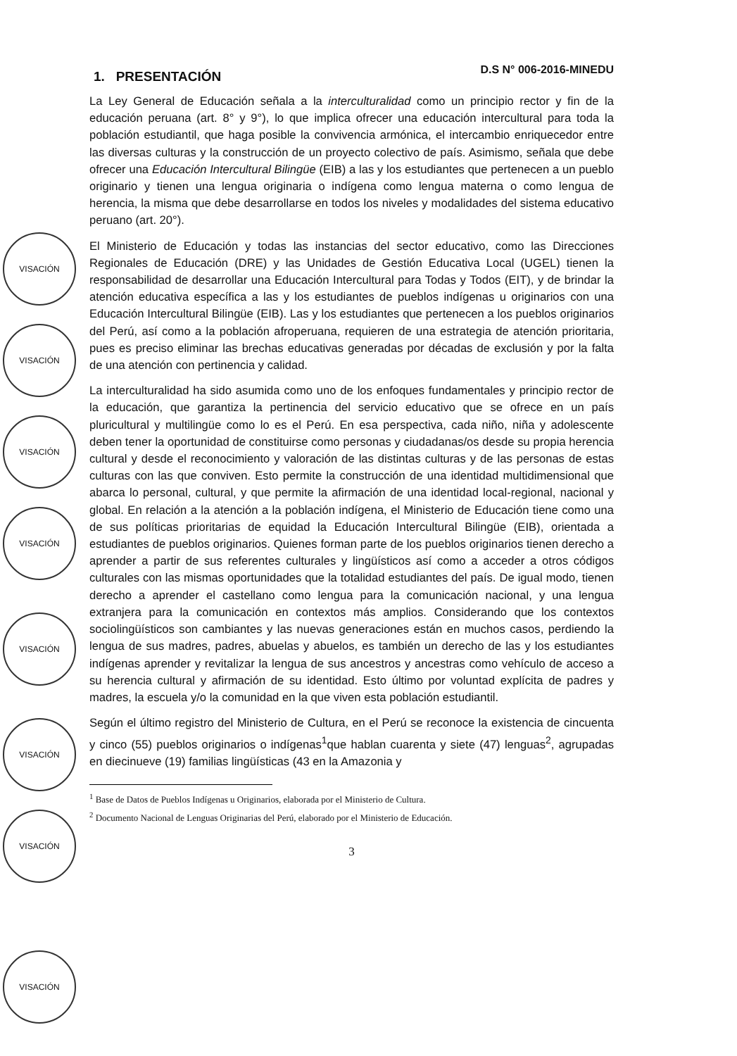VISACIÓN
VISACIÓN
VISACIÓN
VISACIÓN
VISACIÓN
VISACIÓN
VISACIÓN
VISACIÓN
1. PRESENTACIÓN
D.S N° 006-2016-MINEDU
La Ley General de Educación señala a la interculturalidad como un principio rector y fin de la educación peruana (art. 8° y 9°), lo que implica ofrecer una educación intercultural para toda la población estudiantil, que haga posible la convivencia armónica, el intercambio enriquecedor entre las diversas culturas y la construcción de un proyecto colectivo de país. Asimismo, señala que debe ofrecer una Educación Intercultural Bilingüe (EIB) a las y los estudiantes que pertenecen a un pueblo originario y tienen una lengua originaria o indígena como lengua materna o como lengua de herencia, la misma que debe desarrollarse en todos los niveles y modalidades del sistema educativo peruano (art. 20°).
El Ministerio de Educación y todas las instancias del sector educativo, como las Direcciones Regionales de Educación (DRE) y las Unidades de Gestión Educativa Local (UGEL) tienen la responsabilidad de desarrollar una Educación Intercultural para Todas y Todos (EIT), y de brindar la atención educativa específica a las y los estudiantes de pueblos indígenas u originarios con una Educación Intercultural Bilingüe (EIB). Las y los estudiantes que pertenecen a los pueblos originarios del Perú, así como a la población afroperuana, requieren de una estrategia de atención prioritaria, pues es preciso eliminar las brechas educativas generadas por décadas de exclusión y por la falta de una atención con pertinencia y calidad.
La interculturalidad ha sido asumida como uno de los enfoques fundamentales y principio rector de la educación, que garantiza la pertinencia del servicio educativo que se ofrece en un país pluricultural y multilingüe como lo es el Perú. En esa perspectiva, cada niño, niña y adolescente deben tener la oportunidad de constituirse como personas y ciudadanas/os desde su propia herencia cultural y desde el reconocimiento y valoración de las distintas culturas y de las personas de estas culturas con las que conviven. Esto permite la construcción de una identidad multidimensional que abarca lo personal, cultural, y que permite la afirmación de una identidad local-regional, nacional y global. En relación a la atención a la población indígena, el Ministerio de Educación tiene como una de sus políticas prioritarias de equidad la Educación Intercultural Bilingüe (EIB), orientada a estudiantes de pueblos originarios. Quienes forman parte de los pueblos originarios tienen derecho a aprender a partir de sus referentes culturales y lingüísticos así como a acceder a otros códigos culturales con las mismas oportunidades que la totalidad estudiantes del país. De igual modo, tienen derecho a aprender el castellano como lengua para la comunicación nacional, y una lengua extranjera para la comunicación en contextos más amplios. Considerando que los contextos sociolingüísticos son cambiantes y las nuevas generaciones están en muchos casos, perdiendo la lengua de sus madres, padres, abuelas y abuelos, es también un derecho de las y los estudiantes indígenas aprender y revitalizar la lengua de sus ancestros y ancestras como vehículo de acceso a su herencia cultural y afirmación de su identidad. Esto último por voluntad explícita de padres y madres, la escuela y/o la comunidad en la que viven esta población estudiantil.
Según el último registro del Ministerio de Cultura, en el Perú se reconoce la existencia de cincuenta y cinco (55) pueblos originarios o indígenas<sup>1</sup>que hablan cuarenta y siete (47) lenguas<sup>2</sup>, agrupadas en diecinueve (19) familias lingüísticas (43 en la Amazonia y
<sup>1</sup> Base de Datos de Pueblos Indígenas u Originarios, elaborada por el Ministerio de Cultura.
<sup>2</sup> Documento Nacional de Lenguas Originarias del Perú, elaborado por el Ministerio de Educación.
3